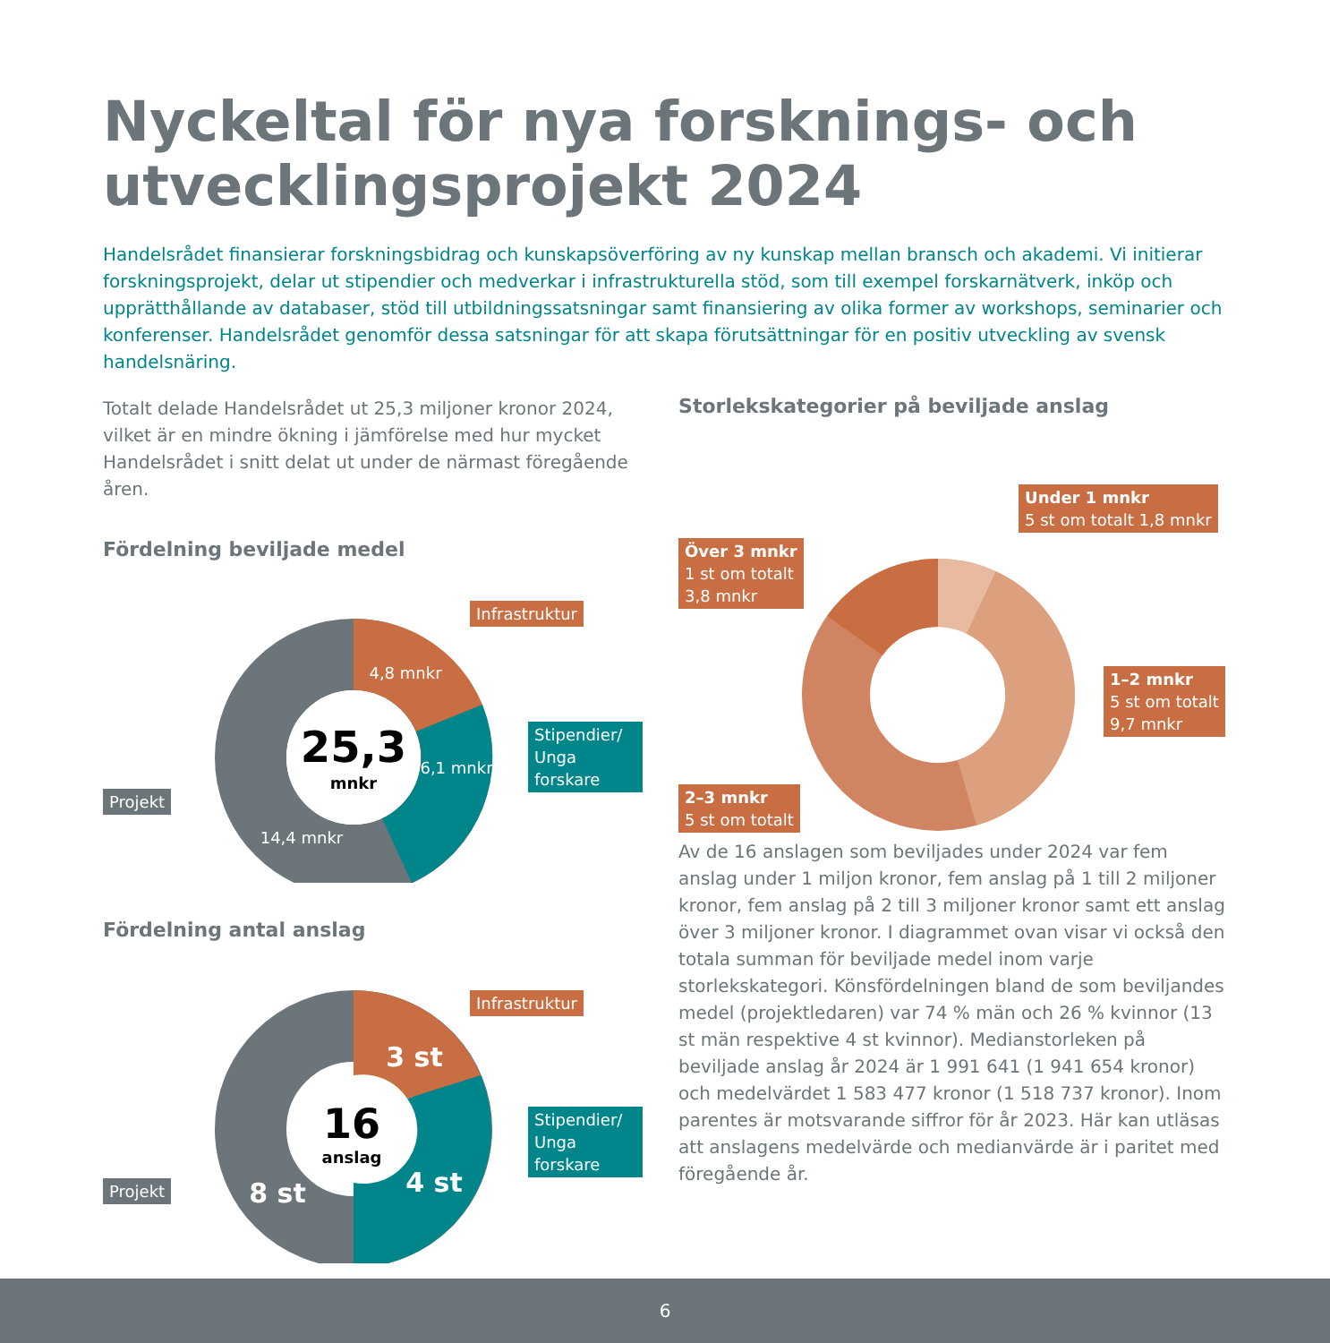Nyckeltal för nya forsknings- och utvecklingsprojekt 2024
Handelsrådet finansierar forskningsbidrag och kunskapsöverföring av ny kunskap mellan bransch och akademi. Vi initierar forskningsprojekt, delar ut stipendier och medverkar i infrastrukturella stöd, som till exempel forskarnätverk, inköp och upprätthållande av databaser, stöd till utbildningssatsningar samt finansiering av olika former av workshops, seminarier och konferenser. Handelsrådet genomför dessa satsningar för att skapa förutsättningar för en positiv utveckling av svensk handelsnäring.
Totalt delade Handelsrådet ut 25,3 miljoner kronor 2024, vilket är en mindre ökning i jämförelse med hur mycket Handelsrådet i snitt delat ut under de närmast föregående åren.
Fördelning beviljade medel
25,3
mnkr
4,8 mnkr
6,1 mnkr
14,4 mnkr
Infrastruktur
Stipendier/
Unga forskare
Projekt
Fördelning antal anslag
16
anslag
3 st
4 st
8 st
Infrastruktur
Stipendier/
Unga forskare
Projekt
Storlekskategorier på beviljade anslag
Under 1 mnkr
5 st om totalt 1,8 mnkr
Över 3 mnkr
1 st om totalt
3,8 mnkr
1–2 mnkr
5 st om totalt
9,7 mnkr
2–3 mnkr
5 st om totalt
Av de 16 anslagen som beviljades under 2024 var fem anslag under 1 miljon kronor, fem anslag på 1 till 2 miljoner kronor, fem anslag på 2 till 3 miljoner kronor samt ett anslag över 3 miljoner kronor. I diagrammet ovan visar vi också den totala summan för beviljade medel inom varje storlekskategori. Könsfördelningen bland de som beviljandes medel (projektledaren) var 74 % män och 26 % kvinnor (13 st män respektive 4 st kvinnor). Medianstorleken på beviljade anslag år 2024 är 1 991 641 (1 941 654 kronor) och medelvärdet 1 583 477 kronor (1 518 737 kronor). Inom parentes är motsvarande siffror för år 2023. Här kan utläsas att anslagens medelvärde och medianvärde är i paritet med föregående år.
6